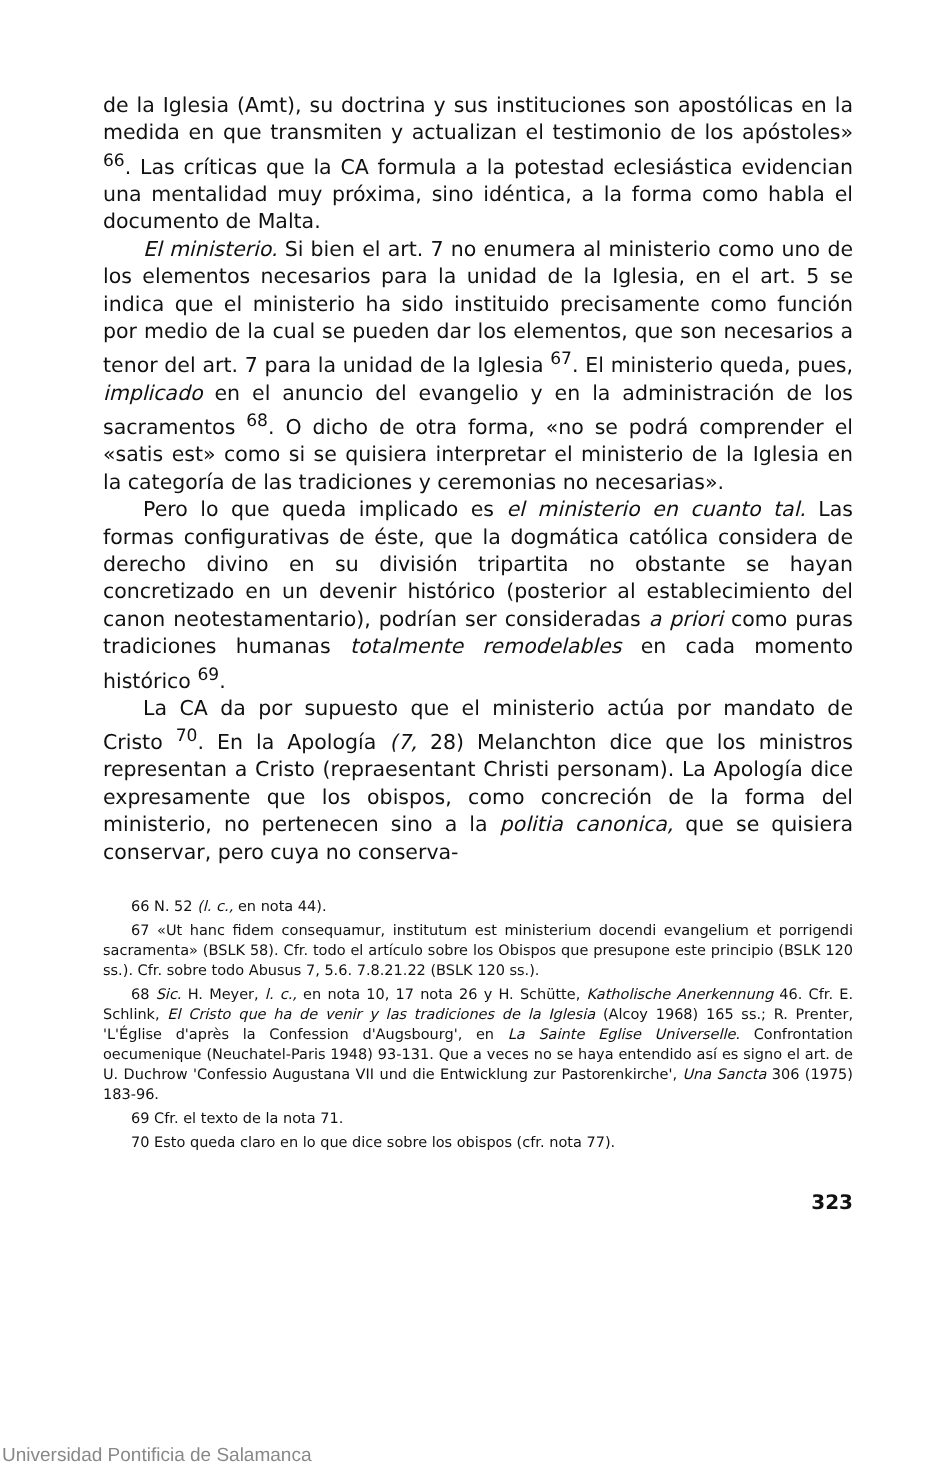de la Iglesia (Amt), su doctrina y sus instituciones son apostólicas en la medida en que transmiten y actualizan el testimonio de los apóstoles» <sup>66</sup>. Las críticas que la CA formula a la potestad eclesiástica evidencian una mentalidad muy próxima, sino idéntica, a la forma como habla el documento de Malta.
El ministerio. Si bien el art. 7 no enumera al ministerio como uno de los elementos necesarios para la unidad de la Iglesia, en el art. 5 se indica que el ministerio ha sido instituido precisamente como función por medio de la cual se pueden dar los elementos, que son necesarios a tenor del art. 7 para la unidad de la Iglesia <sup>67</sup>. El ministerio queda, pues, implicado en el anuncio del evangelio y en la administración de los sacramentos <sup>68</sup>. O dicho de otra forma, «no se podrá comprender el «satis est» como si se quisiera interpretar el ministerio de la Iglesia en la categoría de las tradiciones y ceremonias no necesarias».
Pero lo que queda implicado es el ministerio en cuanto tal. Las formas configurativas de éste, que la dogmática católica considera de derecho divino en su división tripartita no obstante se hayan concretizado en un devenir histórico (posterior al establecimiento del canon neotestamentario), podrían ser consideradas a priori como puras tradiciones humanas totalmente remodelables en cada momento histórico <sup>69</sup>.
La CA da por supuesto que el ministerio actúa por mandato de Cristo <sup>70</sup>. En la Apología (7, 28) Melanchton dice que los ministros representan a Cristo (repraesentant Christi personam). La Apología dice expresamente que los obispos, como concreción de la forma del ministerio, no pertenecen sino a la politia canonica, que se quisiera conservar, pero cuya no conserva-
66 N. 52 (l. c., en nota 44).
67 «Ut hanc fidem consequamur, institutum est ministerium docendi evangelium et porrigendi sacramenta» (BSLK 58). Cfr. todo el artículo sobre los Obispos que presupone este principio (BSLK 120 ss.). Cfr. sobre todo Abusus 7, 5.6. 7.8.21.22 (BSLK 120 ss.).
68 Sic. H. Meyer, l. c., en nota 10, 17 nota 26 y H. Schütte, Katholische Anerkennung 46. Cfr. E. Schlink, El Cristo que ha de venir y las tradiciones de la Iglesia (Alcoy 1968) 165 ss.; R. Prenter, 'L'Église d'après la Confession d'Augsbourg', en La Sainte Eglise Universelle. Confrontation oecumenique (Neuchatel-Paris 1948) 93-131. Que a veces no se haya entendido así es signo el art. de U. Duchrow 'Confessio Augustana VII und die Entwicklung zur Pastorenkirche', Una Sancta 306 (1975) 183-96.
69 Cfr. el texto de la nota 71.
70 Esto queda claro en lo que dice sobre los obispos (cfr. nota 77).
323
Universidad Pontificia de Salamanca